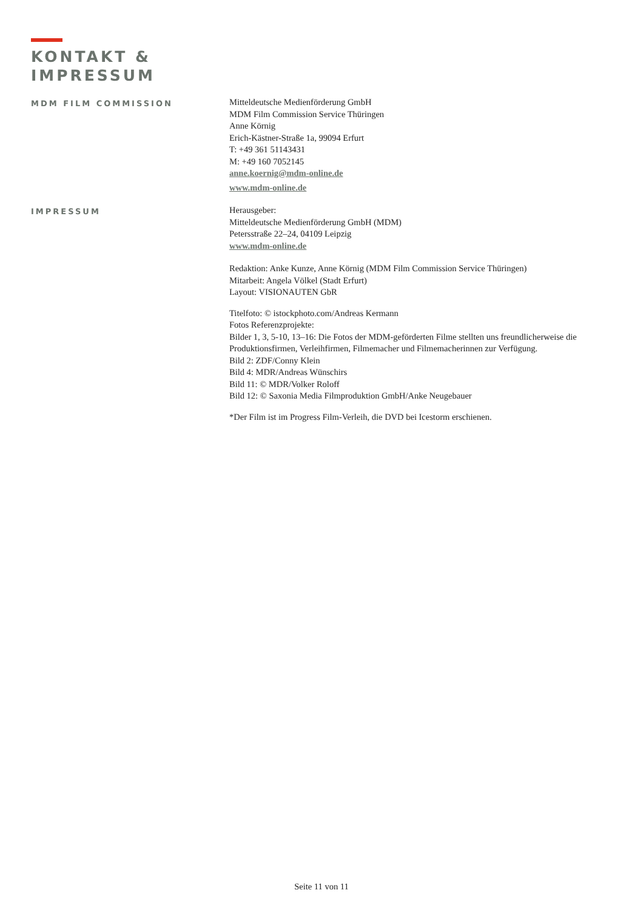KONTAKT &
IMPRESSUM
MDM FILM COMMISSION Mitteldeutsche Medienförderung GmbH
MDM Film Commission Service Thüringen
Anne Körnig
Erich-Kästner-Straße 1a, 99094 Erfurt
T: +49 361 51143431
M: +49 160 7052145
anne.koernig@mdm-online.de
www.mdm-online.de
IMPRESSUM Herausgeber:
Mitteldeutsche Medienförderung GmbH (MDM)
Petersstraße 22–24, 04109 Leipzig
www.mdm-online.de
Redaktion: Anke Kunze, Anne Körnig (MDM Film Commission Service Thüringen)
Mitarbeit: Angela Völkel (Stadt Erfurt)
Layout: VISIONAUTEN GbR
Titelfoto: © istockphoto.com/Andreas Kermann
Fotos Referenzprojekte:
Bilder 1, 3, 5-10, 13–16: Die Fotos der MDM-geförderten Filme stellten uns freundlicherweise die Produktionsfirmen, Verleihfirmen, Filmemacher und Filmemacherinnen zur Verfügung.
Bild 2: ZDF/Conny Klein
Bild 4: MDR/Andreas Wünschirs
Bild 11: © MDR/Volker Roloff
Bild 12: © Saxonia Media Filmproduktion GmbH/Anke Neugebauer
*Der Film ist im Progress Film-Verleih, die DVD bei Icestorm erschienen.
Seite 11 von 11